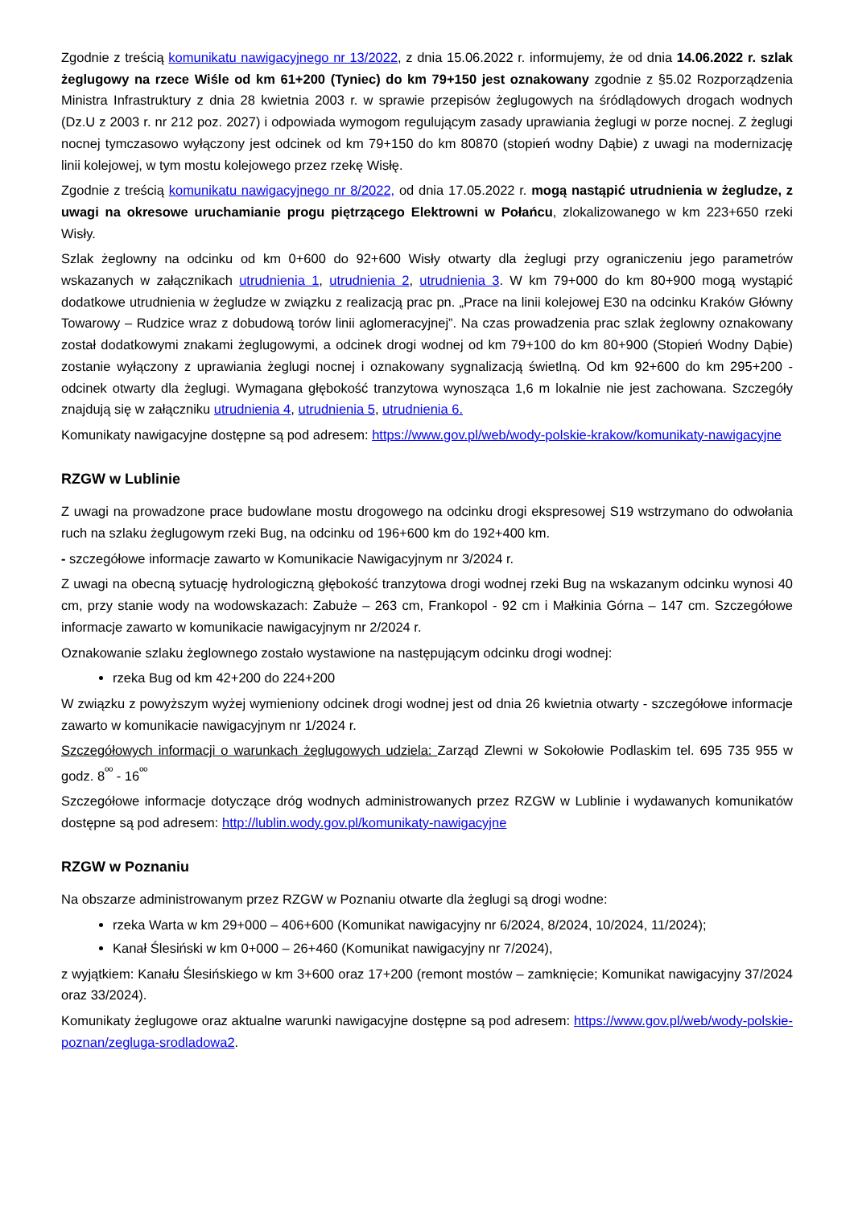Zgodnie z treścią komunikatu nawigacyjnego nr 13/2022, z dnia 15.06.2022 r. informujemy, że od dnia 14.06.2022 r. szlak żeglugowy na rzece Wiśle od km 61+200 (Tyniec) do km 79+150 jest oznakowany zgodnie z §5.02 Rozporządzenia Ministra Infrastruktury z dnia 28 kwietnia 2003 r. w sprawie przepisów żeglugowych na śródlądowych drogach wodnych (Dz.U z 2003 r. nr 212 poz. 2027) i odpowiada wymogom regulującym zasady uprawiania żeglugi w porze nocnej. Z żeglugi nocnej tymczasowo wyłączony jest odcinek od km 79+150 do km 80870 (stopień wodny Dąbie) z uwagi na modernizację linii kolejowej, w tym mostu kolejowego przez rzekę Wisłę.
Zgodnie z treścią komunikatu nawigacyjnego nr 8/2022, od dnia 17.05.2022 r. mogą nastąpić utrudnienia w żegludze, z uwagi na okresowe uruchamianie progu piętrzącego Elektrowni w Połańcu, zlokalizowanego w km 223+650 rzeki Wisły.
Szlak żeglowny na odcinku od km 0+600 do 92+600 Wisły otwarty dla żeglugi przy ograniczeniu jego parametrów wskazanych w załącznikach utrudnienia 1, utrudnienia 2, utrudnienia 3. W km 79+000 do km 80+900 mogą wystąpić dodatkowe utrudnienia w żegludze w związku z realizacją prac pn. „Prace na linii kolejowej E30 na odcinku Kraków Główny Towarowy – Rudzice wraz z dobudową torów linii aglomeracyjnej”. Na czas prowadzenia prac szlak żeglowny oznakowany został dodatkowymi znakami żeglugowymi, a odcinek drogi wodnej od km 79+100 do km 80+900 (Stopień Wodny Dąbie) zostanie wyłączony z uprawiania żeglugi nocnej i oznakowany sygnalizacją świetlną. Od km 92+600 do km 295+200 - odcinek otwarty dla żeglugi. Wymagana głębokość tranzytowa wynosząca 1,6 m lokalnie nie jest zachowana. Szczegóły znajdują się w załączniku utrudnienia 4, utrudnienia 5, utrudnienia 6.
Komunikaty nawigacyjne dostępne są pod adresem: https://www.gov.pl/web/wody-polskie-krakow/komunikaty-nawigacyjne
RZGW w Lublinie
Z uwagi na prowadzone prace budowlane mostu drogowego na odcinku drogi ekspresowej S19 wstrzymano do odwołania ruch na szlaku żeglugowym rzeki Bug, na odcinku od 196+600 km do 192+400 km.
- szczegółowe informacje zawarto w Komunikacie Nawigacyjnym nr 3/2024 r.
Z uwagi na obecną sytuację hydrologiczną głębokość tranzytowa drogi wodnej rzeki Bug na wskazanym odcinku wynosi 40 cm, przy stanie wody na wodowskazach: Zabuże – 263 cm, Frankopol - 92 cm i Małkinia Górna – 147 cm. Szczegółowe informacje zawarto w komunikacie nawigacyjnym nr 2/2024 r.
Oznakowanie szlaku żeglownego zostało wystawione na następującym odcinku drogi wodnej:
rzeka Bug od km 42+200 do 224+200
W związku z powyższym wyżej wymieniony odcinek drogi wodnej jest od dnia 26 kwietnia otwarty - szczegółowe informacje zawarto w komunikacie nawigacyjnym nr 1/2024 r.
Szczegółowych informacji o warunkach żeglugowych udziela: Zarząd Zlewni w Sokołowie Podlaskim tel. 695 735 955 w godz. 8<sup>ºº</sup> - 16<sup>ºº</sup>
Szczegółowe informacje dotyczące dróg wodnych administrowanych przez RZGW w Lublinie i wydawanych komunikatów dostępne są pod adresem: http://lublin.wody.gov.pl/komunikaty-nawigacyjne
RZGW w Poznaniu
Na obszarze administrowanym przez RZGW w Poznaniu otwarte dla żeglugi są drogi wodne:
rzeka Warta w km 29+000 – 406+600 (Komunikat nawigacyjny nr 6/2024, 8/2024, 10/2024, 11/2024);
Kanał Ślesiński w km 0+000 – 26+460 (Komunikat nawigacyjny nr 7/2024),
z wyjątkiem: Kanału Ślesińskiego w km 3+600 oraz 17+200 (remont mostów – zamknięcie; Komunikat nawigacyjny 37/2024 oraz 33/2024).
Komunikaty żeglugowe oraz aktualne warunki nawigacyjne dostępne są pod adresem: https://www.gov.pl/web/wody-polskie-poznan/zegluga-srodladowa2.